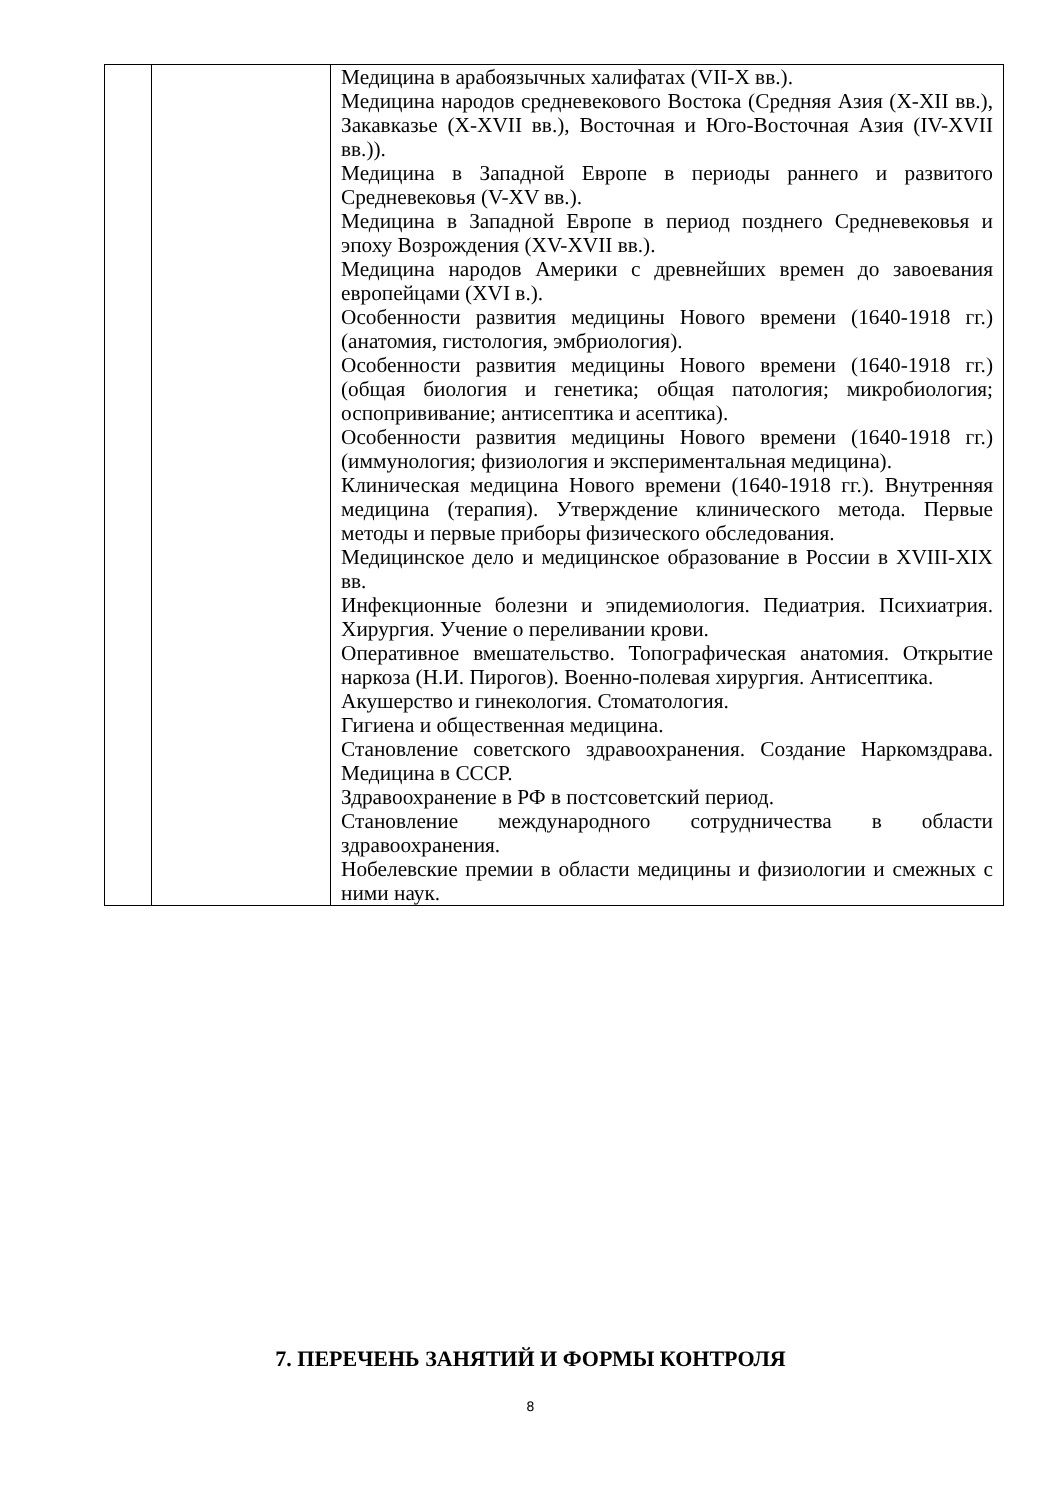| | | Медицина в арабоязычных халифатах (VII-X вв.). Медицина народов средневекового Востока (Средняя Азия (X-XII вв.), Закавказье (X-XVII вв.), Восточная и Юго-Восточная Азия (IV-XVII вв.)). Медицина в Западной Европе в периоды раннего и развитого Средневековья (V-XV вв.). Медицина в Западной Европе в период позднего Средневековья и эпоху Возрождения (XV-XVII вв.). Медицина народов Америки с древнейших времен до завоевания европейцами (XVI в.). Особенности развития медицины Нового времени (1640-1918 гг.) (анатомия, гистология, эмбриология). Особенности развития медицины Нового времени (1640-1918 гг.) (общая биология и генетика; общая патология; микробиология; оспопрививание; антисептика и асептика). Особенности развития медицины Нового времени (1640-1918 гг.) (иммунология; физиология и экспериментальная медицина). Клиническая медицина Нового времени (1640-1918 гг.). Внутренняя медицина (терапия). Утверждение клинического метода. Первые методы и первые приборы физического обследования. Медицинское дело и медицинское образование в России в XVIII-XIX вв. Инфекционные болезни и эпидемиология. Педиатрия. Психиатрия. Хирургия. Учение о переливании крови. Оперативное вмешательство. Топографическая анатомия. Открытие наркоза (Н.И. Пирогов). Военно-полевая хирургия. Антисептика. Акушерство и гинекология. Стоматология. Гигиена и общественная медицина. Становление советского здравоохранения. Создание Наркомздрава. Медицина в СССР. Здравоохранение в РФ в постсоветский период. Становление международного сотрудничества в области здравоохранения. Нобелевские премии в области медицины и физиологии и смежных с ними наук. |
7. ПЕРЕЧЕНЬ ЗАНЯТИЙ И ФОРМЫ КОНТРОЛЯ
8